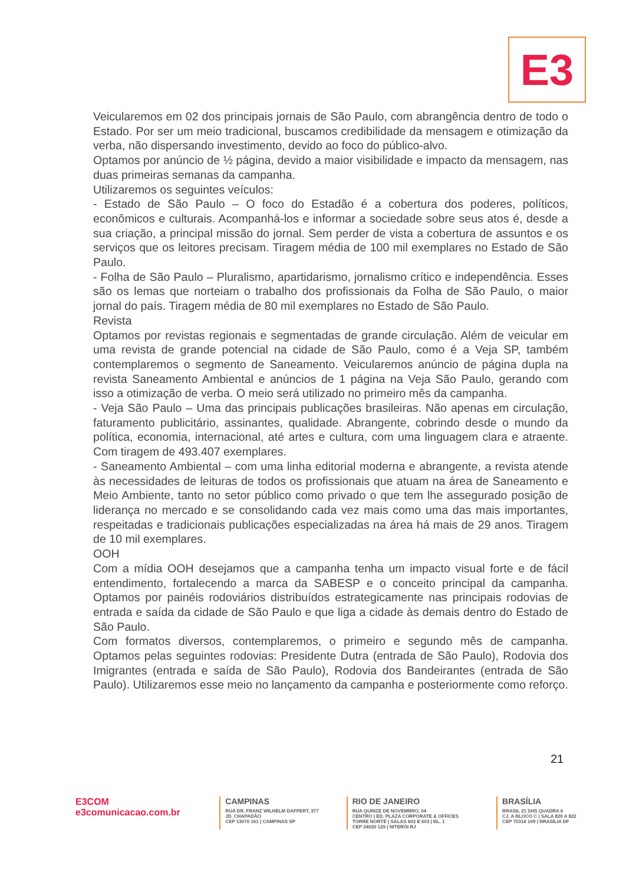E3
Veicularemos em 02 dos principais jornais de São Paulo, com abrangência dentro de todo o Estado. Por ser um meio tradicional, buscamos credibilidade da mensagem e otimização da verba, não dispersando investimento, devido ao foco do público-alvo.
Optamos por anúncio de ½ página, devido a maior visibilidade e impacto da mensagem, nas duas primeiras semanas da campanha.
Utilizaremos os seguintes veículos:
- Estado de São Paulo – O foco do Estadão é a cobertura dos poderes, políticos, econômicos e culturais. Acompanhá-los e informar a sociedade sobre seus atos é, desde a sua criação, a principal missão do jornal. Sem perder de vista a cobertura de assuntos e os serviços que os leitores precisam. Tiragem média de 100 mil exemplares no Estado de São Paulo.
- Folha de São Paulo – Pluralismo, apartidarismo, jornalismo crítico e independência. Esses são os lemas que norteiam o trabalho dos profissionais da Folha de São Paulo, o maior jornal do país. Tiragem média de 80 mil exemplares no Estado de São Paulo.
Revista
Optamos por revistas regionais e segmentadas de grande circulação. Além de veicular em uma revista de grande potencial na cidade de São Paulo, como é a Veja SP, também contemplaremos o segmento de Saneamento. Veicularemos anúncio de página dupla na revista Saneamento Ambiental e anúncios de 1 página na Veja São Paulo, gerando com isso a otimização de verba. O meio será utilizado no primeiro mês da campanha.
- Veja São Paulo – Uma das principais publicações brasileiras. Não apenas em circulação, faturamento publicitário, assinantes, qualidade. Abrangente, cobrindo desde o mundo da política, economia, internacional, até artes e cultura, com uma linguagem clara e atraente. Com tiragem de 493.407 exemplares.
- Saneamento Ambiental – com uma linha editorial moderna e abrangente, a revista atende às necessidades de leituras de todos os profissionais que atuam na área de Saneamento e Meio Ambiente, tanto no setor público como privado o que tem lhe assegurado posição de liderança no mercado e se consolidando cada vez mais como uma das mais importantes, respeitadas e tradicionais publicações especializadas na área há mais de 29 anos. Tiragem de 10 mil exemplares.
OOH
Com a mídia OOH desejamos que a campanha tenha um impacto visual forte e de fácil entendimento, fortalecendo a marca da SABESP e o conceito principal da campanha. Optamos por painéis rodoviários distribuídos estrategicamente nas principais rodovias de entrada e saída da cidade de São Paulo e que liga a cidade às demais dentro do Estado de São Paulo.
Com formatos diversos, contemplaremos, o primeiro e segundo mês de campanha. Optamos pelas seguintes rodovias: Presidente Dutra (entrada de São Paulo), Rodovia dos Imigrantes (entrada e saída de São Paulo), Rodovia dos Bandeirantes (entrada de São Paulo). Utilizaremos esse meio no lançamento da campanha e posteriormente como reforço.
21
E3COM
e3comunicacao.com.br
CAMPINAS
RUA DR. FRANZ WILHELM DAFFERT, 377
JD. CHAPADÃO
CEP 13070 161 | CAMPINAS SP
RIO DE JANEIRO
RUA QUINZE DE NOVEMBRO, 04
CENTRO | ED. PLAZA CORPORATE & OFFICES
TORRE NORTE | SALAS 602 E 603 | BL. 1
CEP 24020 125 | NITERÓI RJ
BRASÍLIA
BRASIL 21 SHS QUADRA 6
CJ. A BLOCO C | SALA 820 A 822
CEP 70316 109 | BRASÍLIA DF